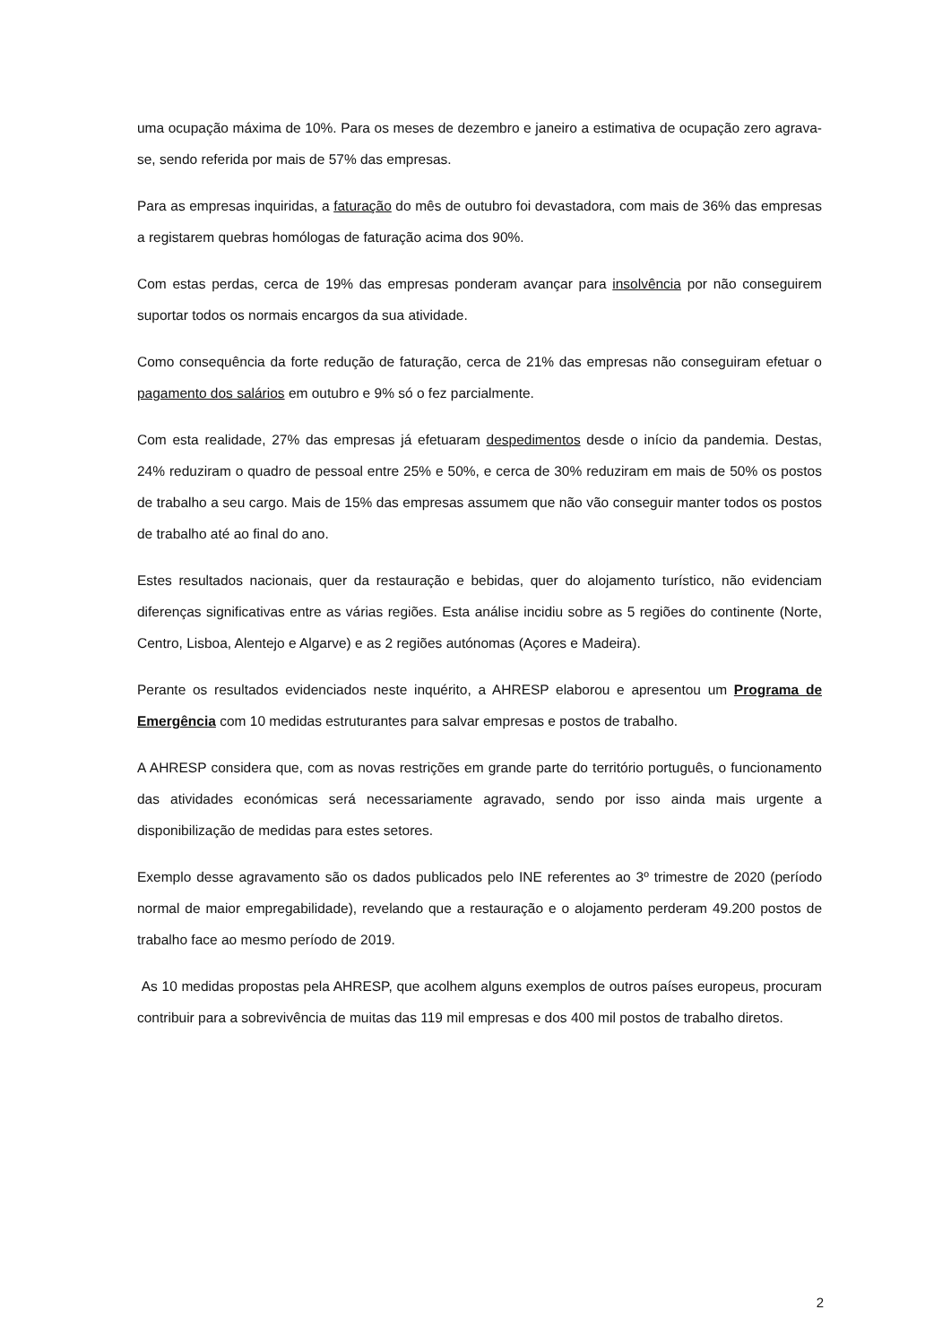uma ocupação máxima de 10%. Para os meses de dezembro e janeiro a estimativa de ocupação zero agrava-se, sendo referida por mais de 57% das empresas.
Para as empresas inquiridas, a faturação do mês de outubro foi devastadora, com mais de 36% das empresas a registarem quebras homólogas de faturação acima dos 90%.
Com estas perdas, cerca de 19% das empresas ponderam avançar para insolvência por não conseguirem suportar todos os normais encargos da sua atividade.
Como consequência da forte redução de faturação, cerca de 21% das empresas não conseguiram efetuar o pagamento dos salários em outubro e 9% só o fez parcialmente.
Com esta realidade, 27% das empresas já efetuaram despedimentos desde o início da pandemia. Destas, 24% reduziram o quadro de pessoal entre 25% e 50%, e cerca de 30% reduziram em mais de 50% os postos de trabalho a seu cargo. Mais de 15% das empresas assumem que não vão conseguir manter todos os postos de trabalho até ao final do ano.
Estes resultados nacionais, quer da restauração e bebidas, quer do alojamento turístico, não evidenciam diferenças significativas entre as várias regiões. Esta análise incidiu sobre as 5 regiões do continente (Norte, Centro, Lisboa, Alentejo e Algarve) e as 2 regiões autónomas (Açores e Madeira).
Perante os resultados evidenciados neste inquérito, a AHRESP elaborou e apresentou um Programa de Emergência com 10 medidas estruturantes para salvar empresas e postos de trabalho.
A AHRESP considera que, com as novas restrições em grande parte do território português, o funcionamento das atividades económicas será necessariamente agravado, sendo por isso ainda mais urgente a disponibilização de medidas para estes setores.
Exemplo desse agravamento são os dados publicados pelo INE referentes ao 3º trimestre de 2020 (período normal de maior empregabilidade), revelando que a restauração e o alojamento perderam 49.200 postos de trabalho face ao mesmo período de 2019.
As 10 medidas propostas pela AHRESP, que acolhem alguns exemplos de outros países europeus, procuram contribuir para a sobrevivência de muitas das 119 mil empresas e dos 400 mil postos de trabalho diretos.
2